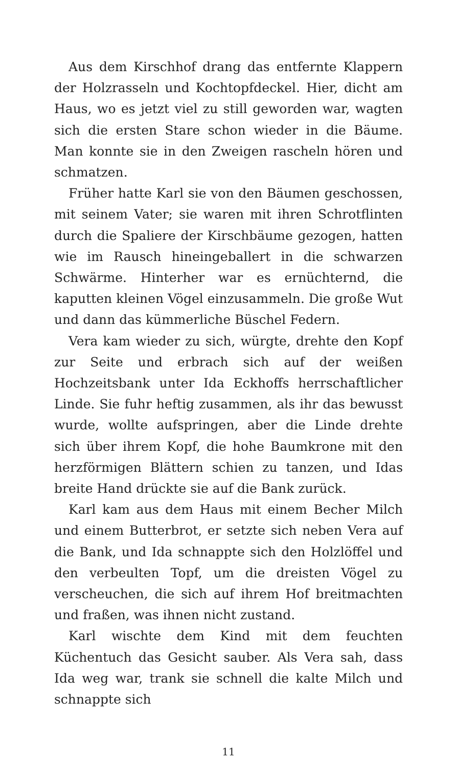Aus dem Kirschhof drang das entfernte Klappern der Holzrasseln und Kochtopfdeckel. Hier, dicht am Haus, wo es jetzt viel zu still geworden war, wagten sich die ersten Stare schon wieder in die Bäume. Man konnte sie in den Zweigen rascheln hören und schmatzen.
Früher hatte Karl sie von den Bäumen geschossen, mit seinem Vater; sie waren mit ihren Schrotflinten durch die Spaliere der Kirschbäume gezogen, hatten wie im Rausch hineingeballert in die schwarzen Schwärme. Hinterher war es ernüchternd, die kaputten kleinen Vögel einzusammeln. Die große Wut und dann das kümmerliche Büschel Federn.
Vera kam wieder zu sich, würgte, drehte den Kopf zur Seite und erbrach sich auf der weißen Hochzeitsbank unter Ida Eckhoffs herrschaftlicher Linde. Sie fuhr heftig zusammen, als ihr das bewusst wurde, wollte aufspringen, aber die Linde drehte sich über ihrem Kopf, die hohe Baumkrone mit den herzförmigen Blättern schien zu tanzen, und Idas breite Hand drückte sie auf die Bank zurück.
Karl kam aus dem Haus mit einem Becher Milch und einem Butterbrot, er setzte sich neben Vera auf die Bank, und Ida schnappte sich den Holzlöffel und den verbeulten Topf, um die dreisten Vögel zu verscheuchen, die sich auf ihrem Hof breitmachten und fraßen, was ihnen nicht zustand.
Karl wischte dem Kind mit dem feuchten Küchentuch das Gesicht sauber. Als Vera sah, dass Ida weg war, trank sie schnell die kalte Milch und schnappte sich
11